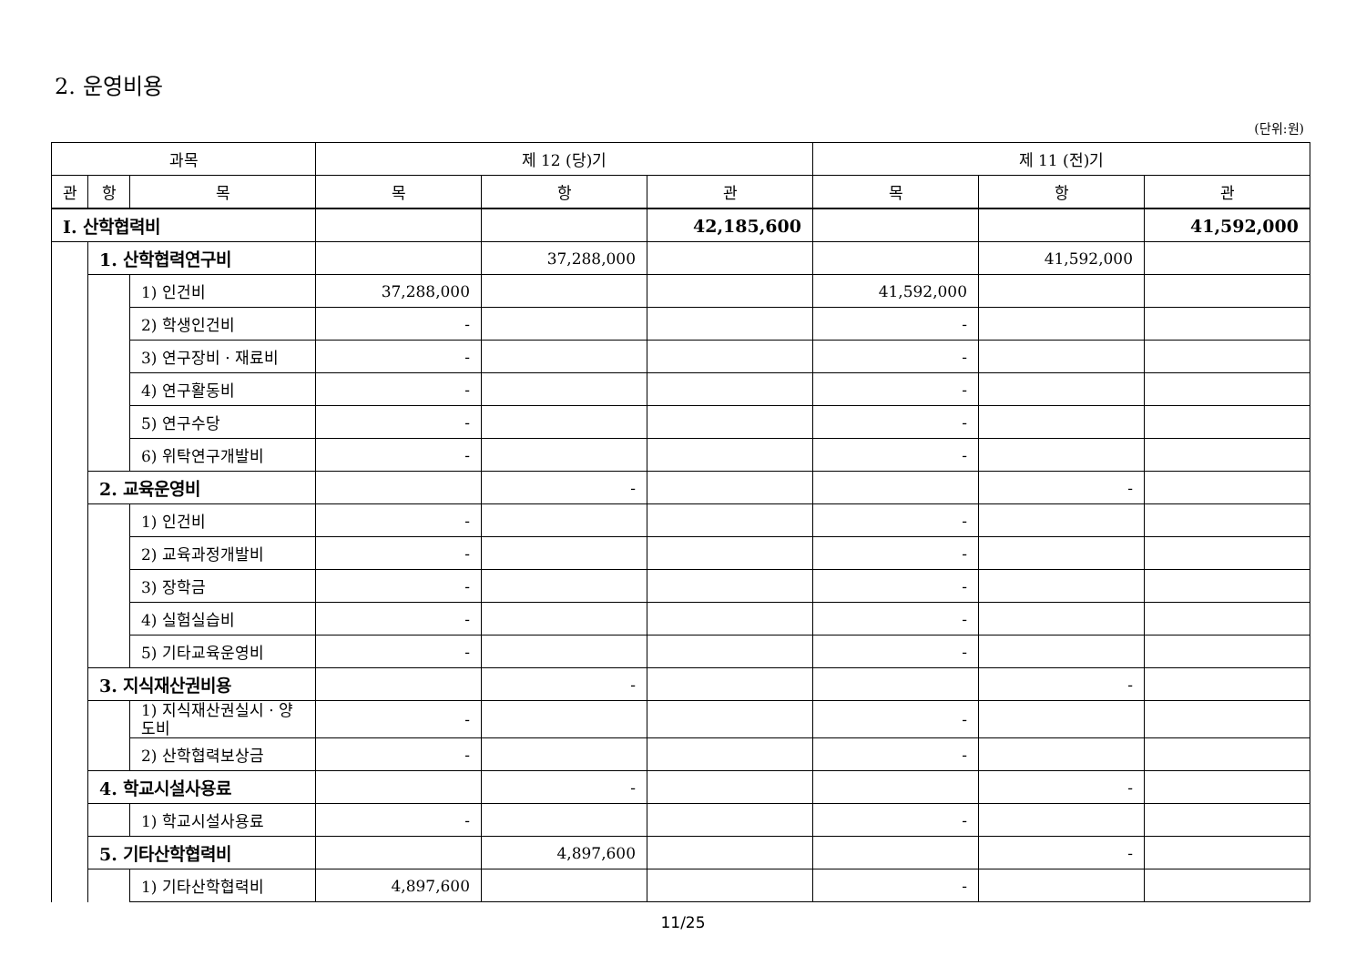2. 운영비용
(단위:원)
| 과목 | | | 제 12 (당)기 | | | 제 11 (전)기 | | |
| --- | --- | --- | --- | --- | --- | --- | --- | --- |
| 관 | 항 | 목 | 목 | 항 | 관 | 목 | 항 | 관 |
| Ⅰ. 산학협력비 | | | | | 42,185,600 | | | 41,592,000 |
| | 1. 산학협력연구비 | | | 37,288,000 | | | 41,592,000 | |
| | | 1) 인건비 | 37,288,000 | | | 41,592,000 | | |
| | | 2) 학생인건비 | - | | | - | | |
| | | 3) 연구장비 · 재료비 | - | | | - | | |
| | | 4) 연구활동비 | - | | | - | | |
| | | 5) 연구수당 | - | | | - | | |
| | | 6) 위탁연구개발비 | - | | | - | | |
| | 2. 교육운영비 | | | - | | | - | |
| | | 1) 인건비 | - | | | - | | |
| | | 2) 교육과정개발비 | - | | | - | | |
| | | 3) 장학금 | - | | | - | | |
| | | 4) 실험실습비 | - | | | - | | |
| | | 5) 기타교육운영비 | - | | | - | | |
| | 3. 지식재산권비용 | | | - | | | - | |
| | | 1) 지식재산권실시 · 양도비 | - | | | - | | |
| | | 2) 산학협력보상금 | - | | | - | | |
| | 4. 학교시설사용료 | | | - | | | - | |
| | | 1) 학교시설사용료 | - | | | - | | |
| | 5. 기타산학협력비 | | | 4,897,600 | | | - | |
| | | 1) 기타산학협력비 | 4,897,600 | | | - | | |
11/25